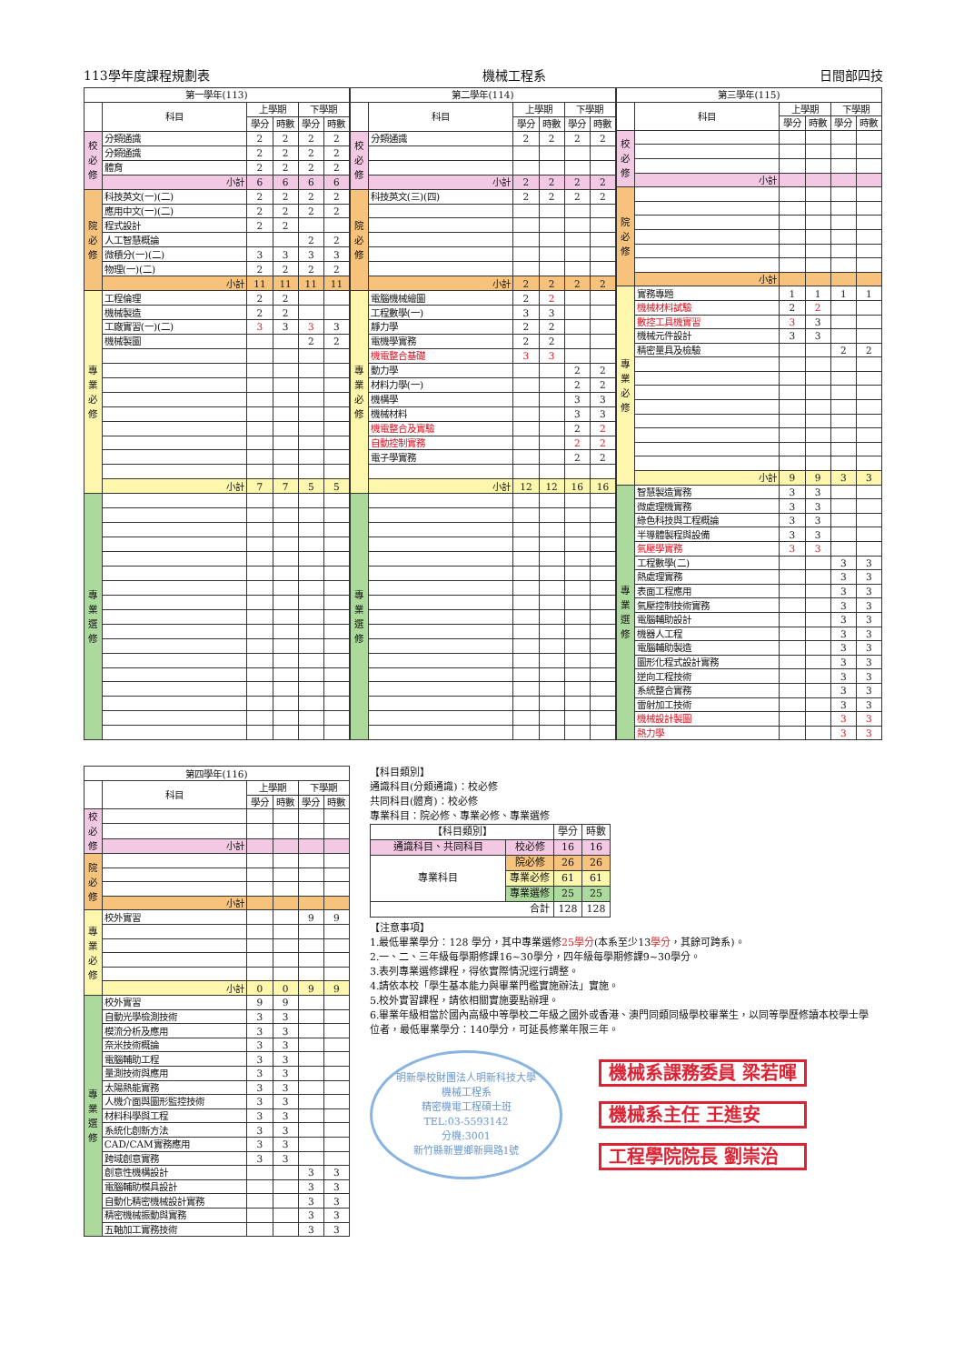113學年度課程規劃表 機械工程系 日間部四技
| 第一學年(113) | | | | | |
| --- | --- | --- | --- | --- | --- |
| | 科目 | 上學期 | | 下學期 | |
| | | 學分 | 時數 | 學分 | 時數 |
| 校 必 修 | 分類通識 | 2 | 2 | 2 | 2 |
| | 分類通識 | 2 | 2 | 2 | 2 |
| | 體育 | 2 | 2 | 2 | 2 |
| | 小計 | 6 | 6 | 6 | 6 |
| 院 必 修 | 科技英文(一)(二) | 2 | 2 | 2 | 2 |
| | 應用中文(一)(二) | 2 | 2 | 2 | 2 |
| | 程式設計 | 2 | 2 | | |
| | 人工智慧概論 | | | 2 | 2 |
| | 微積分(一)(二) | 3 | 3 | 3 | 3 |
| | 物理(一)(二) | 2 | 2 | 2 | 2 |
| | 小計 | 11 | 11 | 11 | 11 |
| 專 業 必 修 | 工程倫理 | 2 | 2 | | |
| | 機械製造 | 2 | 2 | | |
| | 工廠實習(一)(二) | 3 | 3 | 3 | 3 |
| | 機械製圖 | | | 2 | 2 |
| | 小計 | 7 | 7 | 5 | 5 |
| 專 業 選 修 | | | | | |
| 第二學年(114) | | | | | |
| --- | --- | --- | --- | --- | --- |
| | 科目 | 上學期 | | 下學期 | |
| | | 學分 | 時數 | 學分 | 時數 |
| 校 必 修 | 分類通識 | 2 | 2 | 2 | 2 |
| | 小計 | 2 | 2 | 2 | 2 |
| 院 必 修 | 科技英文(三)(四) | 2 | 2 | 2 | 2 |
| | 小計 | 2 | 2 | 2 | 2 |
| 專 業 必 修 | 電腦機械繪圖 | 2 | 2 | | |
| | 工程數學(一) | 3 | 3 | | |
| | 靜力學 | 2 | 2 | | |
| | 電機學實務 | 2 | 2 | | |
| | 機電整合基礎 | 3 | 3 | | |
| | 動力學 | | | 2 | 2 |
| | 材料力學(一) | | | 2 | 2 |
| | 機構學 | | | 3 | 3 |
| | 機械材料 | | | 3 | 3 |
| | 機電整合及實驗 | | | 2 | 2 |
| | 自動控制實務 | | | 2 | 2 |
| | 電子學實務 | | | 2 | 2 |
| | 小計 | 12 | 12 | 16 | 16 |
| 專 業 選 修 | | | | | |
| 第三學年(115) | | | | | |
| --- | --- | --- | --- | --- | --- |
| | 科目 | 上學期 | | 下學期 | |
| | | 學分 | 時數 | 學分 | 時數 |
| 校 必 修 | | | | | |
| | 小計 | | | | |
| 院 必 修 | | | | | |
| | 小計 | | | | |
| 專 業 必 修 | 實務專題 | 1 | 1 | 1 | 1 |
| | 機械材料試驗 | 2 | 2 | | |
| | 數控工具機實習 | 3 | 3 | | |
| | 機械元件設計 | 3 | 3 | | |
| | 精密量具及檢驗 | | | 2 | 2 |
| | 小計 | 9 | 9 | 3 | 3 |
| 專 業 選 修 | 智慧製造實務 | 3 | 3 | | |
| | 微處理機實務 | 3 | 3 | | |
| | 綠色科技與工程概論 | 3 | 3 | | |
| | 半導體製程與設備 | 3 | 3 | | |
| | 氣壓學實務 | 3 | 3 | | |
| | 工程數學(二) | | | 3 | 3 |
| | 熱處理實務 | | | 3 | 3 |
| | 表面工程應用 | | | 3 | 3 |
| | 氣壓控制技術實務 | | | 3 | 3 |
| | 電腦輔助設計 | | | 3 | 3 |
| | 機器人工程 | | | 3 | 3 |
| | 電腦輔助製造 | | | 3 | 3 |
| | 圖形化程式設計實務 | | | 3 | 3 |
| | 逆向工程技術 | | | 3 | 3 |
| | 系統整合實務 | | | 3 | 3 |
| | 雷射加工技術 | | | 3 | 3 |
| | 機械設計製圖 | | | 3 | 3 |
| | 熱力學 | | | 3 | 3 |
| 第四學年(116) | | | | | |
| --- | --- | --- | --- | --- | --- |
| | 科目 | 上學期 | | 下學期 | |
| | | 學分 | 時數 | 學分 | 時數 |
| 校 必 修 | | | | | |
| | 小計 | | | | |
| 院 必 修 | | | | | |
| | 小計 | | | | |
| 專 業 必 修 | 校外實習 | | | 9 | 9 |
| | 小計 | 0 | 0 | 9 | 9 |
| 專 業 選 修 | 校外實習 | 9 | 9 | | |
| | 自動光學檢測技術 | 3 | 3 | | |
| | 模流分析及應用 | 3 | 3 | | |
| | 奈米技術概論 | 3 | 3 | | |
| | 電腦輔助工程 | 3 | 3 | | |
| | 量測技術與應用 | 3 | 3 | | |
| | 太陽熱能實務 | 3 | 3 | | |
| | 人機介面與圖形監控技術 | 3 | 3 | | |
| | 材料科學與工程 | 3 | 3 | | |
| | 系統化創新方法 | 3 | 3 | | |
| | CAD/CAM實務應用 | 3 | 3 | | |
| | 跨域創意實務 | 3 | 3 | | |
| | 創意性機構設計 | | | 3 | 3 |
| | 電腦輔助模具設計 | | | 3 | 3 |
| | 自動化精密機械設計實務 | | | 3 | 3 |
| | 精密機械振動與實務 | | | 3 | 3 |
| | 五軸加工實務技術 | | | 3 | 3 |
【科目類別】
通識科目(分類通識)：校必修
共同科目(體育)：校必修
專業科目：院必修、專業必修、專業選修
| 【科目類別】 | | 學分 | 時數 |
| --- | --- | --- | --- |
| 通識科目、共同科目 | 校必修 | 16 | 16 |
| 專業科目 | 院必修 | 26 | 26 |
| | 專業必修 | 61 | 61 |
| | 專業選修 | 25 | 25 |
| 合計 | | 128 | 128 |
【注意事項】
1.最低畢業學分：128 學分，其中專業選修25學分(本系至少13學分，其餘可跨系)。
2.一、二、三年級每學期修課16~30學分，四年級每學期修課9~30學分。
3.表列專業選修課程，得依實際情況逕行調整。
4.請依本校「學生基本能力與畢業門檻實施辦法」實施。
5.校外實習課程，請依相關實施要點辦理。
6.畢業年級相當於國內高級中等學校二年級之國外或香港、澳門同類同級學校畢業生，以同等學歷修讀本校學士學位者，最低畢業學分：140學分，可延長修業年限三年。
明新學校財團法人明新科技大學
機械工程系
精密機電工程碩士班
TEL:03-5593142
分機:3001
新竹縣新豐鄉新興路1號
機械系課務委員 梁若暉
機械系主任 王進安
工程學院院長 劉崇治